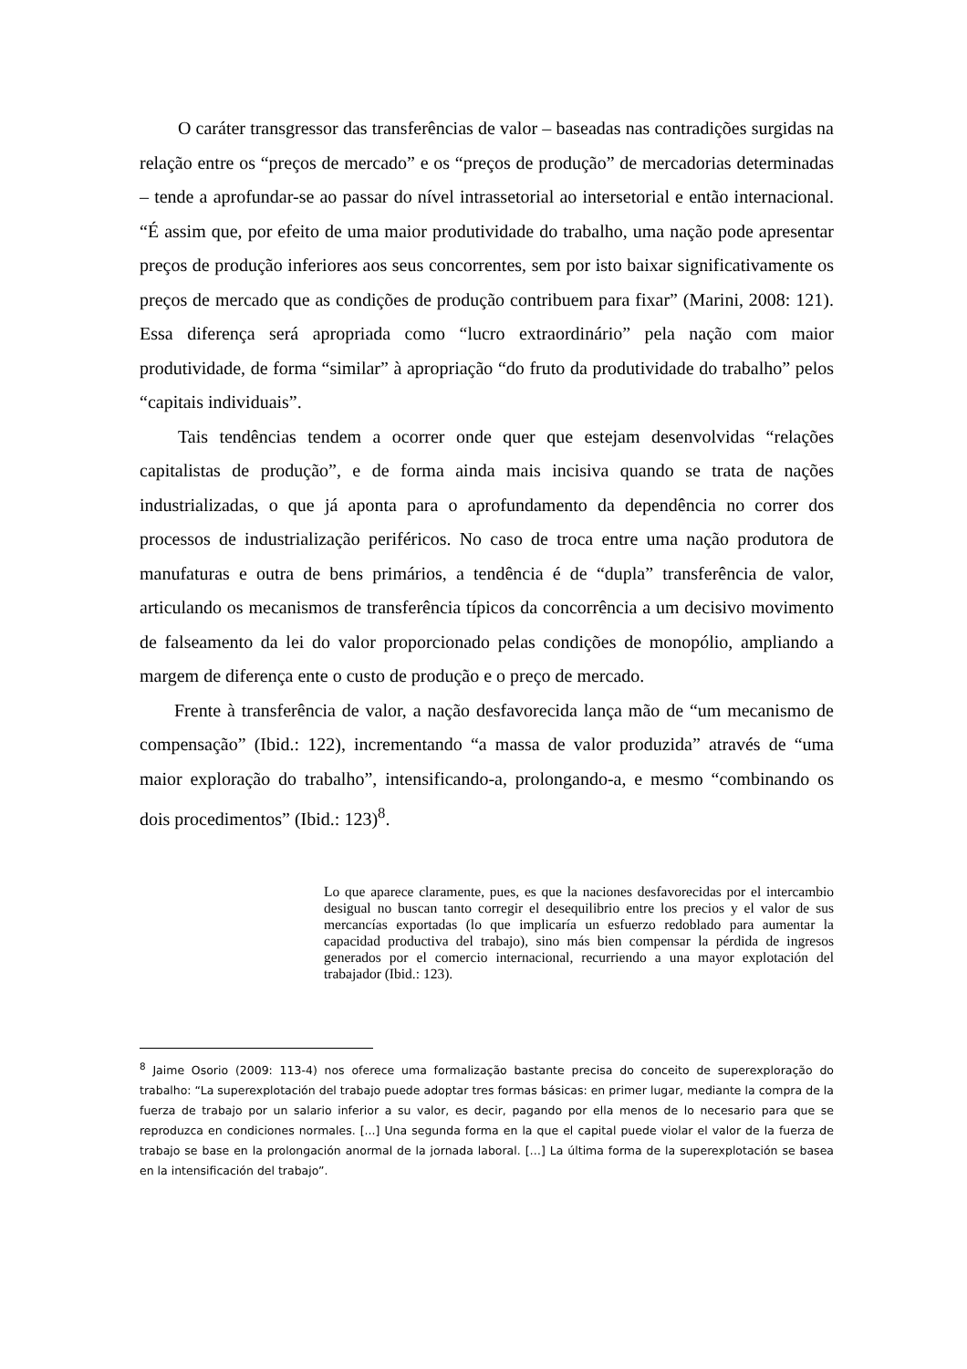O caráter transgressor das transferências de valor – baseadas nas contradições surgidas na relação entre os “preços de mercado” e os “preços de produção” de mercadorias determinadas – tende a aprofundar-se ao passar do nível intrassetorial ao intersetorial e então internacional. “É assim que, por efeito de uma maior produtividade do trabalho, uma nação pode apresentar preços de produção inferiores aos seus concorrentes, sem por isto baixar significativamente os preços de mercado que as condições de produção contribuem para fixar” (Marini, 2008: 121). Essa diferença será apropriada como “lucro extraordinário” pela nação com maior produtividade, de forma “similar” à apropriação “do fruto da produtividade do trabalho” pelos “capitais individuais”.
Tais tendências tendem a ocorrer onde quer que estejam desenvolvidas “relações capitalistas de produção”, e de forma ainda mais incisiva quando se trata de nações industrializadas, o que já aponta para o aprofundamento da dependência no correr dos processos de industrialização periféricos. No caso de troca entre uma nação produtora de manufaturas e outra de bens primários, a tendência é de “dupla” transferência de valor, articulando os mecanismos de transferência típicos da concorrência a um decisivo movimento de falseamento da lei do valor proporcionado pelas condições de monopólio, ampliando a margem de diferença ente o custo de produção e o preço de mercado.
Frente à transferência de valor, a nação desfavorecida lança mão de “um mecanismo de compensação” (Ibid.: 122), incrementando “a massa de valor produzida” através de “uma maior exploração do trabalho”, intensificando-a, prolongando-a, e mesmo “combinando os dois procedimentos” (Ibid.: 123)<sup>8</sup>.
Lo que aparece claramente, pues, es que la naciones desfavorecidas por el intercambio desigual no buscan tanto corregir el desequilibrio entre los precios y el valor de sus mercancías exportadas (lo que implicaría un esfuerzo redoblado para aumentar la capacidad productiva del trabajo), sino más bien compensar la pérdida de ingresos generados por el comercio internacional, recurriendo a una mayor explotación del trabajador (Ibid.: 123).
<sup>8</sup> Jaime Osorio (2009: 113-4) nos oferece uma formalização bastante precisa do conceito de superexploração do trabalho: “La superexplotación del trabajo puede adoptar tres formas básicas: en primer lugar, mediante la compra de la fuerza de trabajo por un salario inferior a su valor, es decir, pagando por ella menos de lo necesario para que se reproduzca en condiciones normales. [...] Una segunda forma en la que el capital puede violar el valor de la fuerza de trabajo se base en la prolongación anormal de la jornada laboral. […] La última forma de la superexplotación se basea en la intensificación del trabajo”.